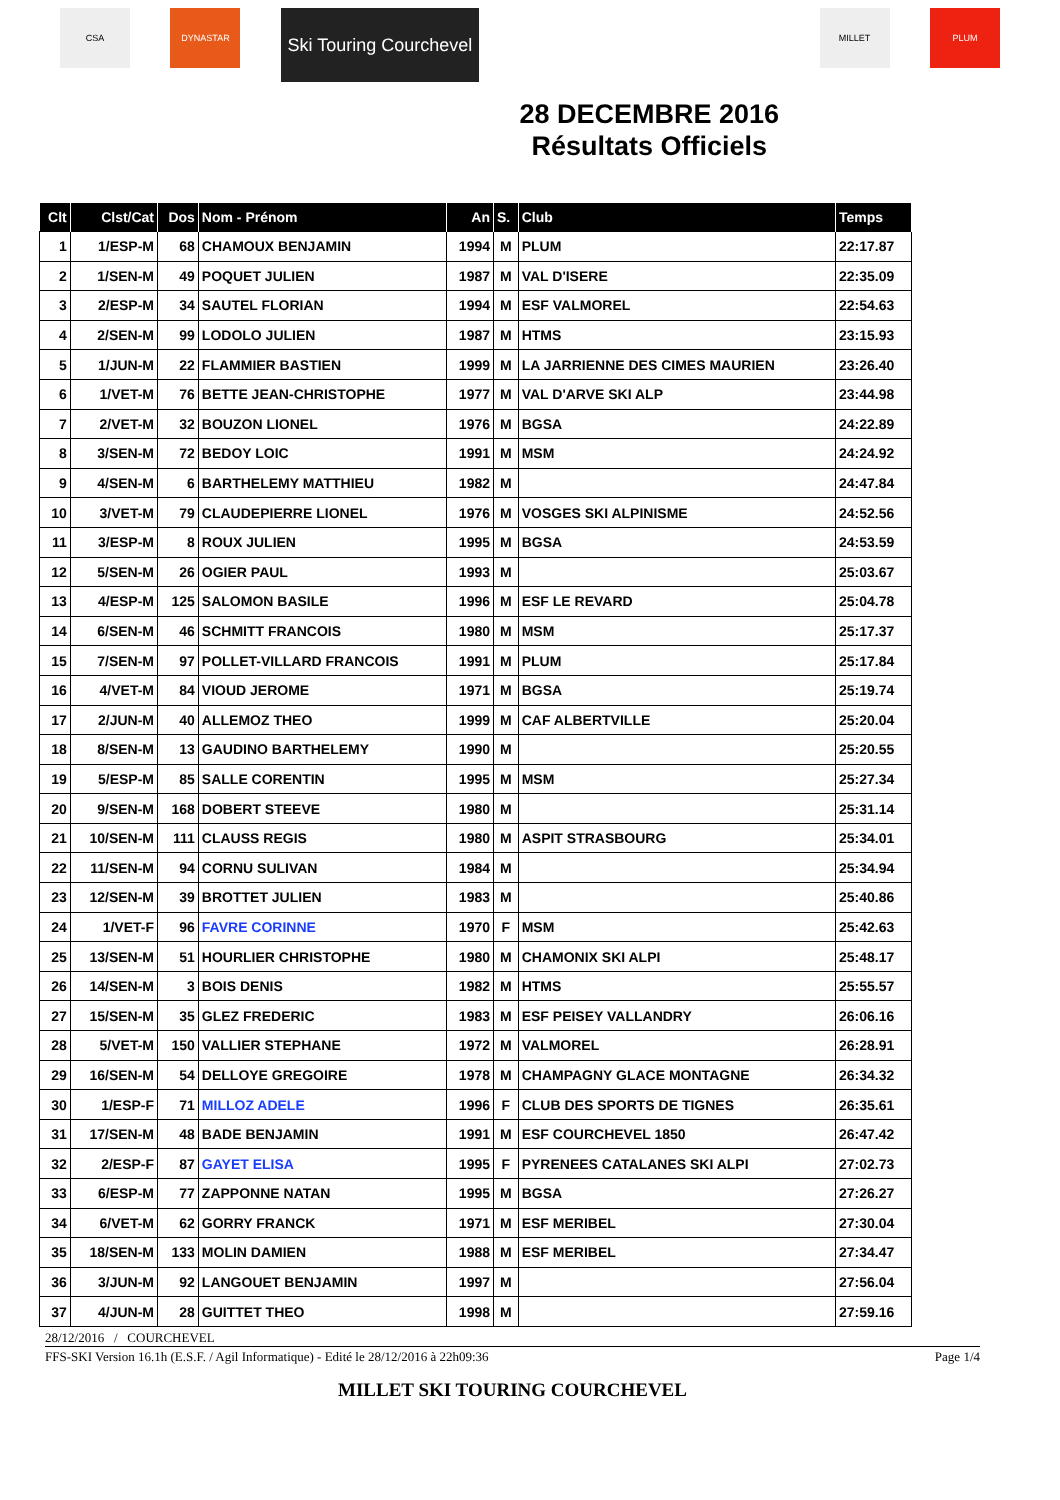CSA DYNASTAR
Ski Touring Courchevel
28 DECEMBRE 2016
Résultats Officiels
MILLET PLUM
| Clt | Clst/Cat | Dos | Nom - Prénom | An | S. | Club | Temps |
| --- | --- | --- | --- | --- | --- | --- | --- |
| 1 | 1/ESP-M | 68 | CHAMOUX BENJAMIN | 1994 | M | PLUM | 22:17.87 |
| 2 | 1/SEN-M | 49 | POQUET JULIEN | 1987 | M | VAL D'ISERE | 22:35.09 |
| 3 | 2/ESP-M | 34 | SAUTEL FLORIAN | 1994 | M | ESF VALMOREL | 22:54.63 |
| 4 | 2/SEN-M | 99 | LODOLO JULIEN | 1987 | M | HTMS | 23:15.93 |
| 5 | 1/JUN-M | 22 | FLAMMIER BASTIEN | 1999 | M | LA JARRIENNE DES CIMES MAURIEN | 23:26.40 |
| 6 | 1/VET-M | 76 | BETTE JEAN-CHRISTOPHE | 1977 | M | VAL D'ARVE SKI ALP | 23:44.98 |
| 7 | 2/VET-M | 32 | BOUZON LIONEL | 1976 | M | BGSA | 24:22.89 |
| 8 | 3/SEN-M | 72 | BEDOY LOIC | 1991 | M | MSM | 24:24.92 |
| 9 | 4/SEN-M | 6 | BARTHELEMY MATTHIEU | 1982 | M | | 24:47.84 |
| 10 | 3/VET-M | 79 | CLAUDEPIERRE LIONEL | 1976 | M | VOSGES SKI ALPINISME | 24:52.56 |
| 11 | 3/ESP-M | 8 | ROUX JULIEN | 1995 | M | BGSA | 24:53.59 |
| 12 | 5/SEN-M | 26 | OGIER PAUL | 1993 | M | | 25:03.67 |
| 13 | 4/ESP-M | 125 | SALOMON BASILE | 1996 | M | ESF LE REVARD | 25:04.78 |
| 14 | 6/SEN-M | 46 | SCHMITT FRANCOIS | 1980 | M | MSM | 25:17.37 |
| 15 | 7/SEN-M | 97 | POLLET-VILLARD FRANCOIS | 1991 | M | PLUM | 25:17.84 |
| 16 | 4/VET-M | 84 | VIOUD JEROME | 1971 | M | BGSA | 25:19.74 |
| 17 | 2/JUN-M | 40 | ALLEMOZ THEO | 1999 | M | CAF ALBERTVILLE | 25:20.04 |
| 18 | 8/SEN-M | 13 | GAUDINO BARTHELEMY | 1990 | M | | 25:20.55 |
| 19 | 5/ESP-M | 85 | SALLE CORENTIN | 1995 | M | MSM | 25:27.34 |
| 20 | 9/SEN-M | 168 | DOBERT STEEVE | 1980 | M | | 25:31.14 |
| 21 | 10/SEN-M | 111 | CLAUSS REGIS | 1980 | M | ASPIT STRASBOURG | 25:34.01 |
| 22 | 11/SEN-M | 94 | CORNU SULIVAN | 1984 | M | | 25:34.94 |
| 23 | 12/SEN-M | 39 | BROTTET JULIEN | 1983 | M | | 25:40.86 |
| 24 | 1/VET-F | 96 | FAVRE CORINNE | 1970 | F | MSM | 25:42.63 |
| 25 | 13/SEN-M | 51 | HOURLIER CHRISTOPHE | 1980 | M | CHAMONIX SKI ALPI | 25:48.17 |
| 26 | 14/SEN-M | 3 | BOIS DENIS | 1982 | M | HTMS | 25:55.57 |
| 27 | 15/SEN-M | 35 | GLEZ FREDERIC | 1983 | M | ESF PEISEY VALLANDRY | 26:06.16 |
| 28 | 5/VET-M | 150 | VALLIER STEPHANE | 1972 | M | VALMOREL | 26:28.91 |
| 29 | 16/SEN-M | 54 | DELLOYE GREGOIRE | 1978 | M | CHAMPAGNY GLACE MONTAGNE | 26:34.32 |
| 30 | 1/ESP-F | 71 | MILLOZ ADELE | 1996 | F | CLUB DES SPORTS DE TIGNES | 26:35.61 |
| 31 | 17/SEN-M | 48 | BADE BENJAMIN | 1991 | M | ESF COURCHEVEL 1850 | 26:47.42 |
| 32 | 2/ESP-F | 87 | GAYET ELISA | 1995 | F | PYRENEES CATALANES SKI ALPI | 27:02.73 |
| 33 | 6/ESP-M | 77 | ZAPPONNE NATAN | 1995 | M | BGSA | 27:26.27 |
| 34 | 6/VET-M | 62 | GORRY FRANCK | 1971 | M | ESF MERIBEL | 27:30.04 |
| 35 | 18/SEN-M | 133 | MOLIN DAMIEN | 1988 | M | ESF MERIBEL | 27:34.47 |
| 36 | 3/JUN-M | 92 | LANGOUET BENJAMIN | 1997 | M | | 27:56.04 |
| 37 | 4/JUN-M | 28 | GUITTET THEO | 1998 | M | | 27:59.16 |
28/12/2016 / COURCHEVEL
FFS-SKI Version 16.1h (E.S.F. / Agil Informatique) - Edité le 28/12/2016 à 22h09:36 Page 1/4
MILLET SKI TOURING COURCHEVEL